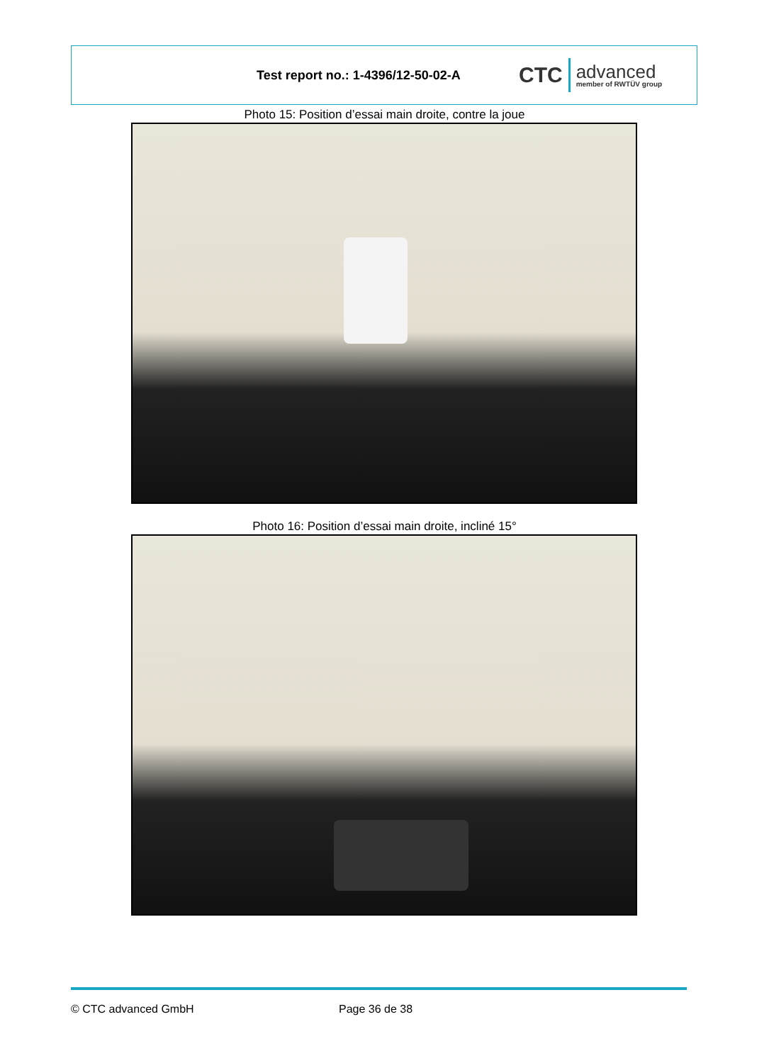Test report no.: 1-4396/12-50-02-A
CTC advanced
member of RWTÜV group
Photo 15: Position d’essai main droite, contre la joue
Photo 16: Position d’essai main droite, incliné 15°
© CTC advanced GmbH Page 36 de 38